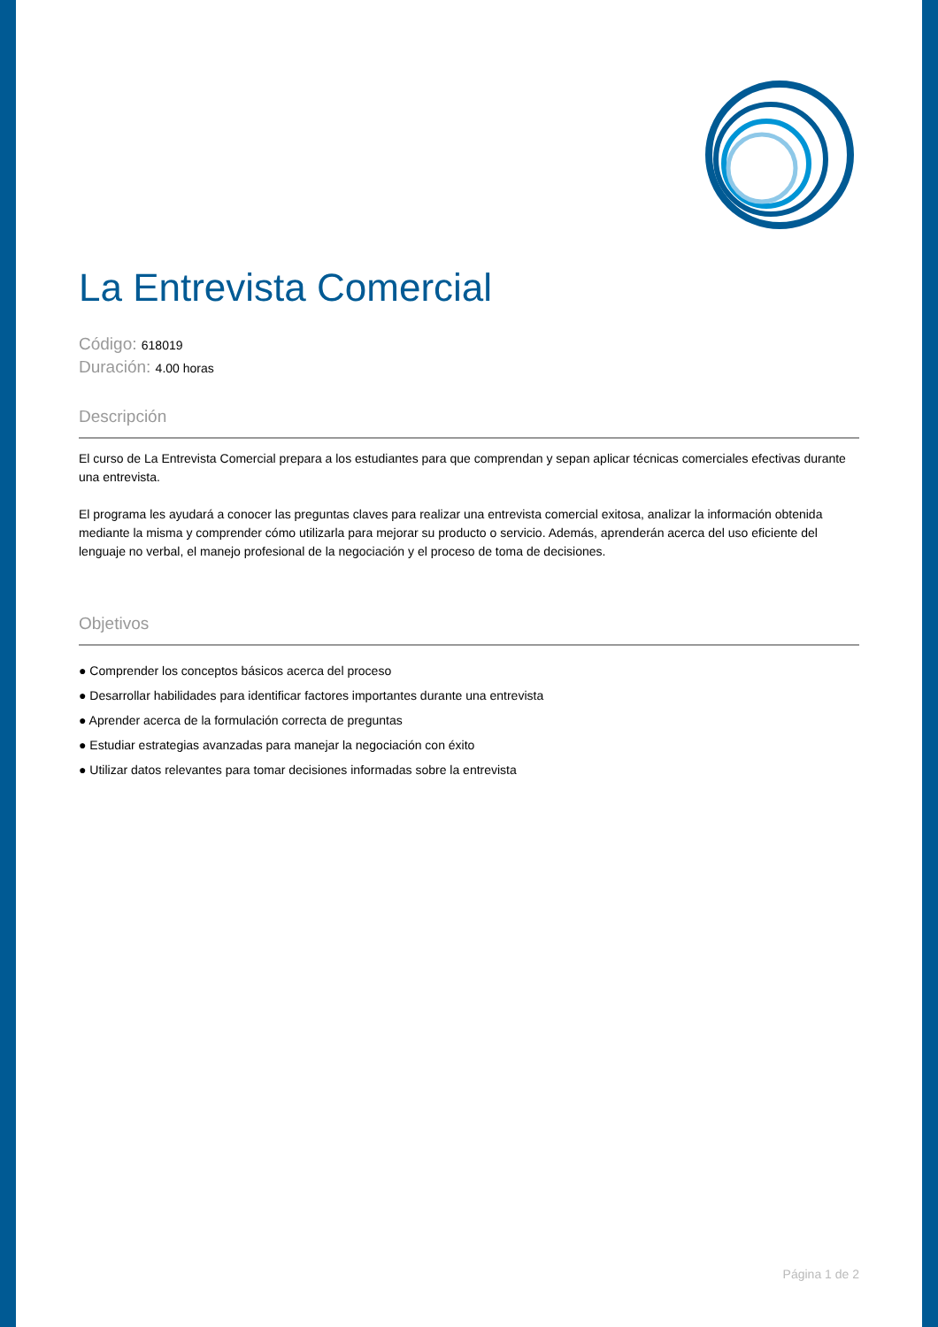La Entrevista Comercial
Código: 618019
Duración: 4.00 horas
Descripción
El curso de La Entrevista Comercial prepara a los estudiantes para que comprendan y sepan aplicar técnicas comerciales efectivas durante una entrevista.
El programa les ayudará a conocer las preguntas claves para realizar una entrevista comercial exitosa, analizar la información obtenida mediante la misma y comprender cómo utilizarla para mejorar su producto o servicio. Además, aprenderán acerca del uso eficiente del lenguaje no verbal, el manejo profesional de la negociación y el proceso de toma de decisiones.
Objetivos
● Comprender los conceptos básicos acerca del proceso
● Desarrollar habilidades para identificar factores importantes durante una entrevista
● Aprender acerca de la formulación correcta de preguntas
● Estudiar estrategias avanzadas para manejar la negociación con éxito
● Utilizar datos relevantes para tomar decisiones informadas sobre la entrevista
Página 1 de 2